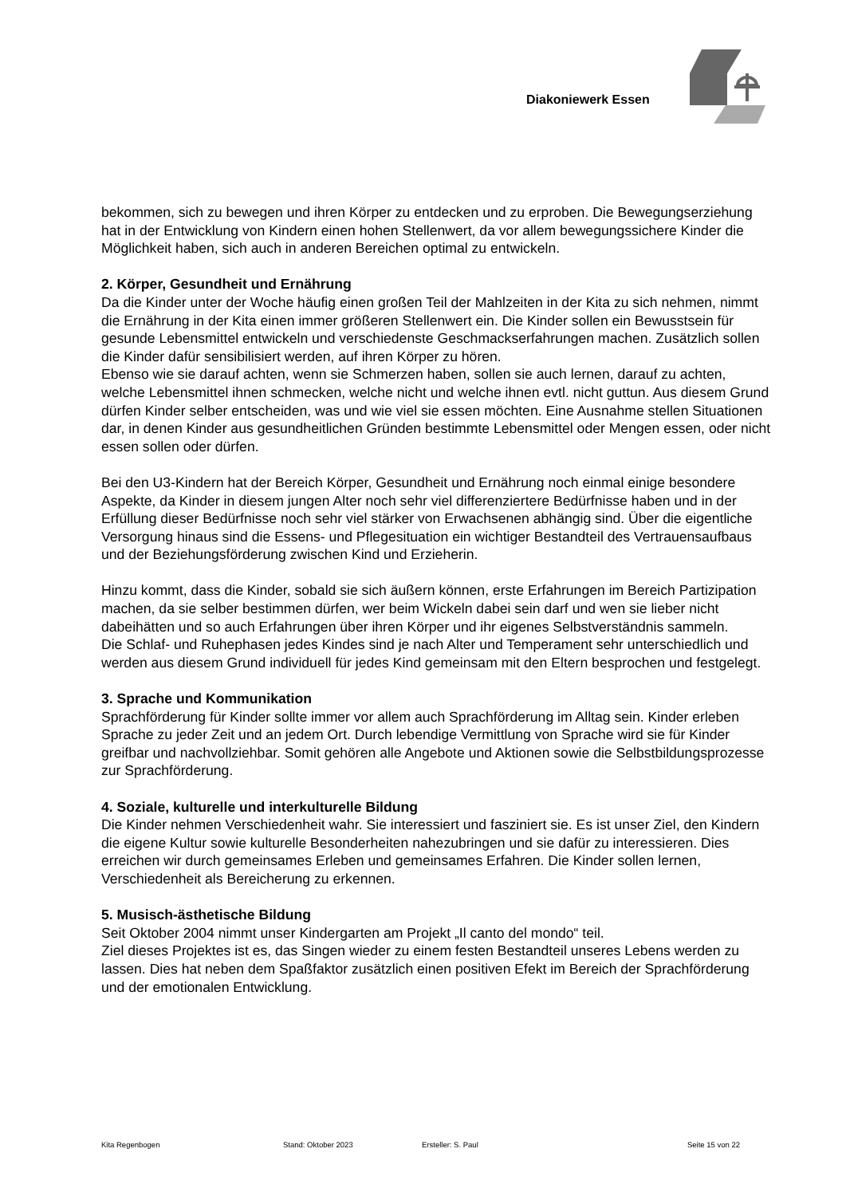Diakoniewerk Essen
bekommen, sich zu bewegen und ihren Körper zu entdecken und zu erproben. Die Bewegungserziehung hat in der Entwicklung von Kindern einen hohen Stellenwert, da vor allem bewegungssichere Kinder die Möglichkeit haben, sich auch in anderen Bereichen optimal zu entwickeln.
2. Körper, Gesundheit und Ernährung
Da die Kinder unter der Woche häufig einen großen Teil der Mahlzeiten in der Kita zu sich nehmen, nimmt die Ernährung in der Kita einen immer größeren Stellenwert ein. Die Kinder sollen ein Bewusstsein für gesunde Lebensmittel entwickeln und verschiedenste Geschmackserfahrungen machen. Zusätzlich sollen die Kinder dafür sensibilisiert werden, auf ihren Körper zu hören.
Ebenso wie sie darauf achten, wenn sie Schmerzen haben, sollen sie auch lernen, darauf zu achten, welche Lebensmittel ihnen schmecken, welche nicht und welche ihnen evtl. nicht guttun. Aus diesem Grund dürfen Kinder selber entscheiden, was und wie viel sie essen möchten. Eine Ausnahme stellen Situationen dar, in denen Kinder aus gesundheitlichen Gründen bestimmte Lebensmittel oder Mengen essen, oder nicht essen sollen oder dürfen.
Bei den U3-Kindern hat der Bereich Körper, Gesundheit und Ernährung noch einmal einige besondere Aspekte, da Kinder in diesem jungen Alter noch sehr viel differenziertere Bedürfnisse haben und in der Erfüllung dieser Bedürfnisse noch sehr viel stärker von Erwachsenen abhängig sind. Über die eigentliche Versorgung hinaus sind die Essens- und Pflegesituation ein wichtiger Bestandteil des Vertrauensaufbaus und der Beziehungsförderung zwischen Kind und Erzieherin.
Hinzu kommt, dass die Kinder, sobald sie sich äußern können, erste Erfahrungen im Bereich Partizipation machen, da sie selber bestimmen dürfen, wer beim Wickeln dabei sein darf und wen sie lieber nicht dabeihätten und so auch Erfahrungen über ihren Körper und ihr eigenes Selbstverständnis sammeln.
Die Schlaf- und Ruhephasen jedes Kindes sind je nach Alter und Temperament sehr unterschiedlich und werden aus diesem Grund individuell für jedes Kind gemeinsam mit den Eltern besprochen und festgelegt.
3. Sprache und Kommunikation
Sprachförderung für Kinder sollte immer vor allem auch Sprachförderung im Alltag sein. Kinder erleben Sprache zu jeder Zeit und an jedem Ort. Durch lebendige Vermittlung von Sprache wird sie für Kinder greifbar und nachvollziehbar. Somit gehören alle Angebote und Aktionen sowie die Selbstbildungsprozesse zur Sprachförderung.
4. Soziale, kulturelle und interkulturelle Bildung
Die Kinder nehmen Verschiedenheit wahr. Sie interessiert und fasziniert sie. Es ist unser Ziel, den Kindern die eigene Kultur sowie kulturelle Besonderheiten nahezubringen und sie dafür zu interessieren. Dies erreichen wir durch gemeinsames Erleben und gemeinsames Erfahren. Die Kinder sollen lernen, Verschiedenheit als Bereicherung zu erkennen.
5. Musisch-ästhetische Bildung
Seit Oktober 2004 nimmt unser Kindergarten am Projekt „Il canto del mondo“ teil.
Ziel dieses Projektes ist es, das Singen wieder zu einem festen Bestandteil unseres Lebens werden zu lassen. Dies hat neben dem Spaßfaktor zusätzlich einen positiven Efekt im Bereich der Sprachförderung und der emotionalen Entwicklung.
Kita Regenbogen Stand: Oktober 2023 Ersteller: S. Paul Seite 15 von 22